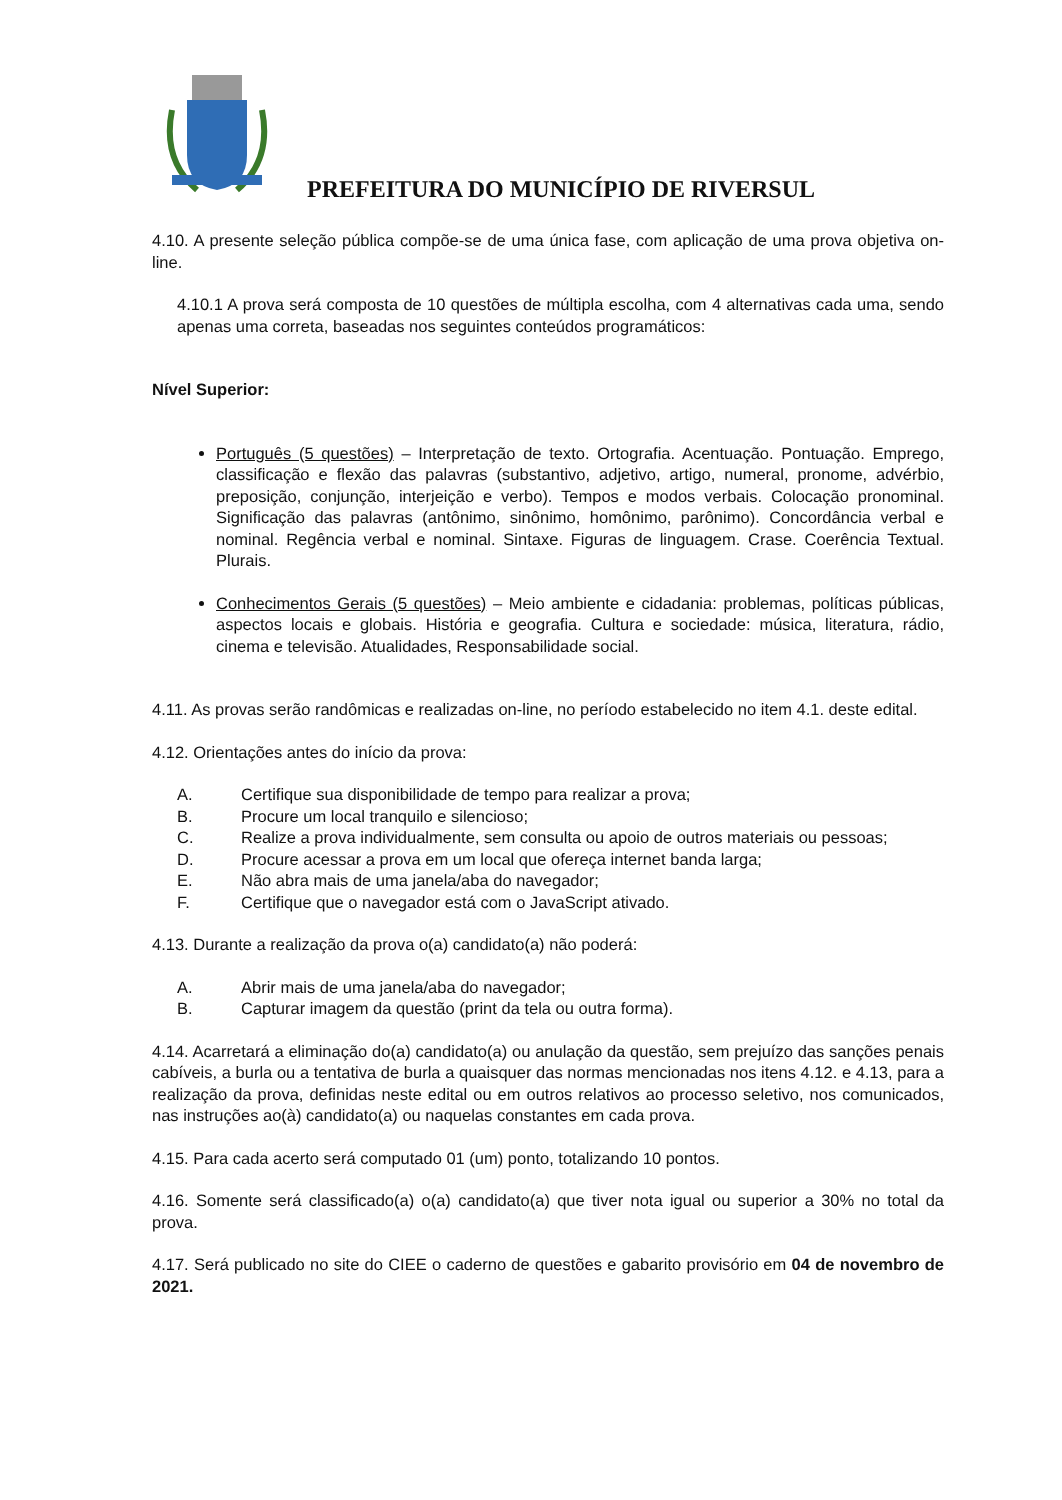PREFEITURA DO MUNICÍPIO DE RIVERSUL
4.10. A presente seleção pública compõe-se de uma única fase, com aplicação de uma prova objetiva on-line.
4.10.1 A prova será composta de 10 questões de múltipla escolha, com 4 alternativas cada uma, sendo apenas uma correta, baseadas nos seguintes conteúdos programáticos:
Nível Superior:
Português (5 questões) – Interpretação de texto. Ortografia. Acentuação. Pontuação. Emprego, classificação e flexão das palavras (substantivo, adjetivo, artigo, numeral, pronome, advérbio, preposição, conjunção, interjeição e verbo). Tempos e modos verbais. Colocação pronominal. Significação das palavras (antônimo, sinônimo, homônimo, parônimo). Concordância verbal e nominal. Regência verbal e nominal. Sintaxe. Figuras de linguagem. Crase. Coerência Textual. Plurais.
Conhecimentos Gerais (5 questões) – Meio ambiente e cidadania: problemas, políticas públicas, aspectos locais e globais. História e geografia. Cultura e sociedade: música, literatura, rádio, cinema e televisão. Atualidades, Responsabilidade social.
4.11. As provas serão randômicas e realizadas on-line, no período estabelecido no item 4.1. deste edital.
4.12. Orientações antes do início da prova:
A. Certifique sua disponibilidade de tempo para realizar a prova;
B. Procure um local tranquilo e silencioso;
C. Realize a prova individualmente, sem consulta ou apoio de outros materiais ou pessoas;
D. Procure acessar a prova em um local que ofereça internet banda larga;
E. Não abra mais de uma janela/aba do navegador;
F. Certifique que o navegador está com o JavaScript ativado.
4.13. Durante a realização da prova o(a) candidato(a) não poderá:
A. Abrir mais de uma janela/aba do navegador;
B. Capturar imagem da questão (print da tela ou outra forma).
4.14. Acarretará a eliminação do(a) candidato(a) ou anulação da questão, sem prejuízo das sanções penais cabíveis, a burla ou a tentativa de burla a quaisquer das normas mencionadas nos itens 4.12. e 4.13, para a realização da prova, definidas neste edital ou em outros relativos ao processo seletivo, nos comunicados, nas instruções ao(à) candidato(a) ou naquelas constantes em cada prova.
4.15. Para cada acerto será computado 01 (um) ponto, totalizando 10 pontos.
4.16. Somente será classificado(a) o(a) candidato(a) que tiver nota igual ou superior a 30% no total da prova.
4.17. Será publicado no site do CIEE o caderno de questões e gabarito provisório em 04 de novembro de 2021.